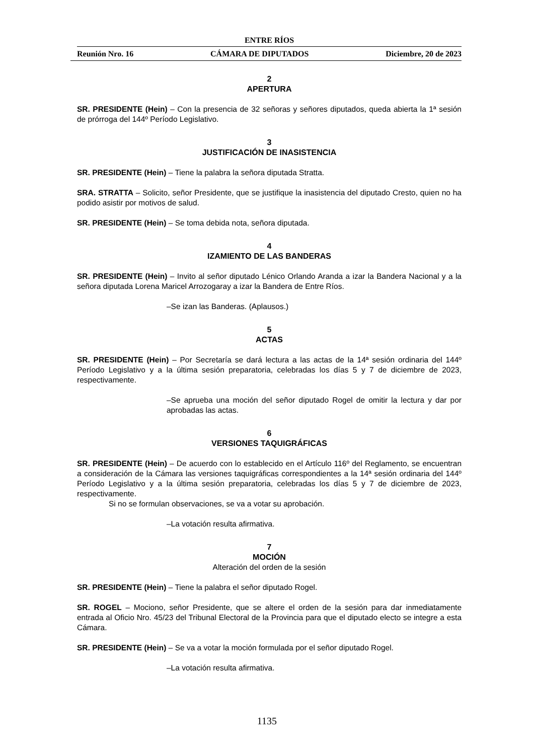ENTRE RÍOS
Reunión Nro. 16 CÁMARA DE DIPUTADOS Diciembre, 20 de 2023
2
APERTURA
SR. PRESIDENTE (Hein) – Con la presencia de 32 señoras y señores diputados, queda abierta la 1ª sesión de prórroga del 144º Período Legislativo.
3
JUSTIFICACIÓN DE INASISTENCIA
SR. PRESIDENTE (Hein) – Tiene la palabra la señora diputada Stratta.
SRA. STRATTA – Solicito, señor Presidente, que se justifique la inasistencia del diputado Cresto, quien no ha podido asistir por motivos de salud.
SR. PRESIDENTE (Hein) – Se toma debida nota, señora diputada.
4
IZAMIENTO DE LAS BANDERAS
SR. PRESIDENTE (Hein) – Invito al señor diputado Lénico Orlando Aranda a izar la Bandera Nacional y a la señora diputada Lorena Maricel Arrozogaray a izar la Bandera de Entre Ríos.
–Se izan las Banderas. (Aplausos.)
5
ACTAS
SR. PRESIDENTE (Hein) – Por Secretaría se dará lectura a las actas de la 14ª sesión ordinaria del 144º Período Legislativo y a la última sesión preparatoria, celebradas los días 5 y 7 de diciembre de 2023, respectivamente.
–Se aprueba una moción del señor diputado Rogel de omitir la lectura y dar por aprobadas las actas.
6
VERSIONES TAQUIGRÁFICAS
SR. PRESIDENTE (Hein) – De acuerdo con lo establecido en el Artículo 116º del Reglamento, se encuentran a consideración de la Cámara las versiones taquigráficas correspondientes a la 14ª sesión ordinaria del 144º Período Legislativo y a la última sesión preparatoria, celebradas los días 5 y 7 de diciembre de 2023, respectivamente.
Si no se formulan observaciones, se va a votar su aprobación.
–La votación resulta afirmativa.
7
MOCIÓN
Alteración del orden de la sesión
SR. PRESIDENTE (Hein) – Tiene la palabra el señor diputado Rogel.
SR. ROGEL – Mociono, señor Presidente, que se altere el orden de la sesión para dar inmediatamente entrada al Oficio Nro. 45/23 del Tribunal Electoral de la Provincia para que el diputado electo se integre a esta Cámara.
SR. PRESIDENTE (Hein) – Se va a votar la moción formulada por el señor diputado Rogel.
–La votación resulta afirmativa.
1135